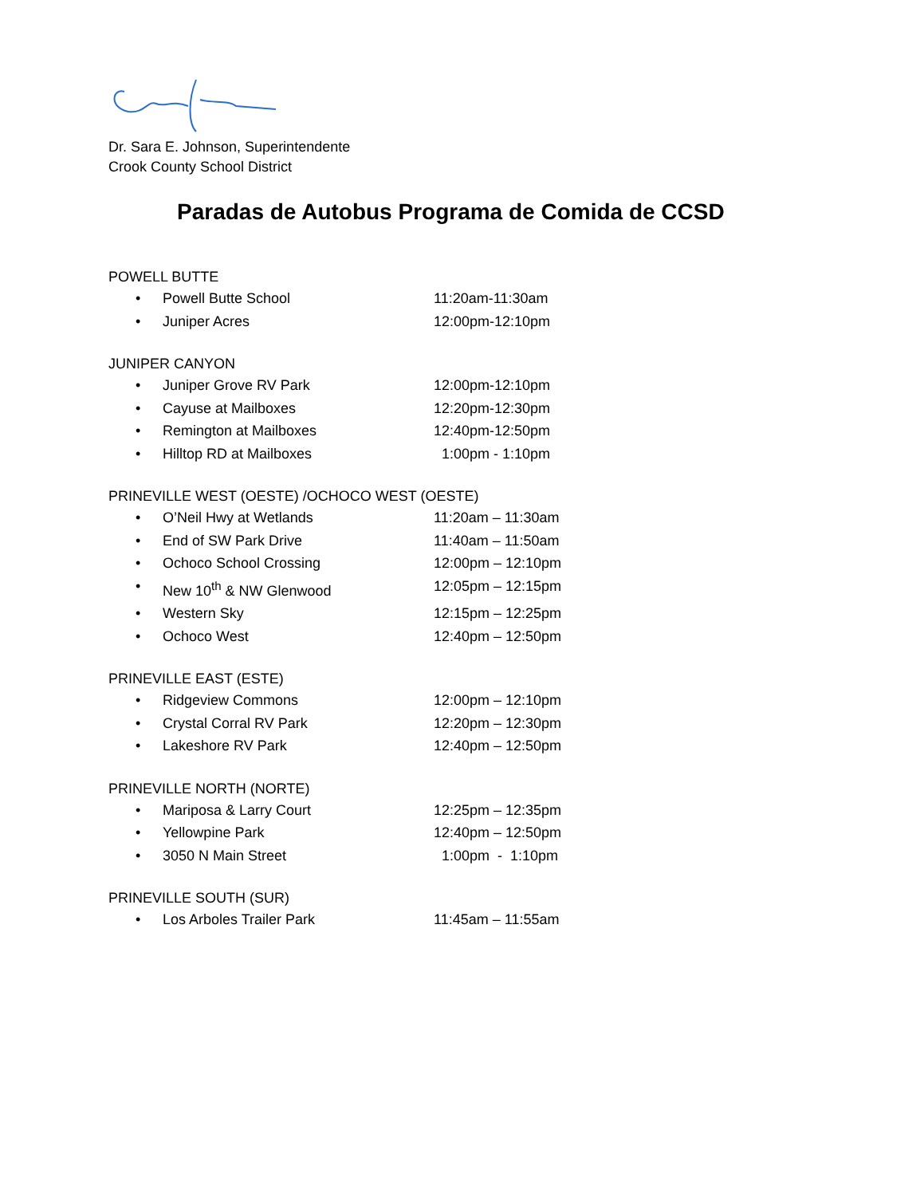Dr. Sara E. Johnson, Superintendente
Crook County School District
Paradas de Autobus Programa de Comida de CCSD
POWELL BUTTE
• Powell Butte School 11:20am-11:30am
• Juniper Acres 12:00pm-12:10pm
JUNIPER CANYON
• Juniper Grove RV Park 12:00pm-12:10pm
• Cayuse at Mailboxes 12:20pm-12:30pm
• Remington at Mailboxes 12:40pm-12:50pm
• Hilltop RD at Mailboxes 1:00pm - 1:10pm
PRINEVILLE WEST (OESTE) /OCHOCO WEST (OESTE)
• O’Neil Hwy at Wetlands 11:20am – 11:30am
• End of SW Park Drive 11:40am – 11:50am
• Ochoco School Crossing 12:00pm – 12:10pm
• New 10<sup>th</sup> & NW Glenwood 12:05pm – 12:15pm
• Western Sky 12:15pm – 12:25pm
• Ochoco West 12:40pm – 12:50pm
PRINEVILLE EAST (ESTE)
• Ridgeview Commons 12:00pm – 12:10pm
• Crystal Corral RV Park 12:20pm – 12:30pm
• Lakeshore RV Park 12:40pm – 12:50pm
PRINEVILLE NORTH (NORTE)
• Mariposa & Larry Court 12:25pm – 12:35pm
• Yellowpine Park 12:40pm – 12:50pm
• 3050 N Main Street 1:00pm - 1:10pm
PRINEVILLE SOUTH (SUR)
• Los Arboles Trailer Park 11:45am – 11:55am